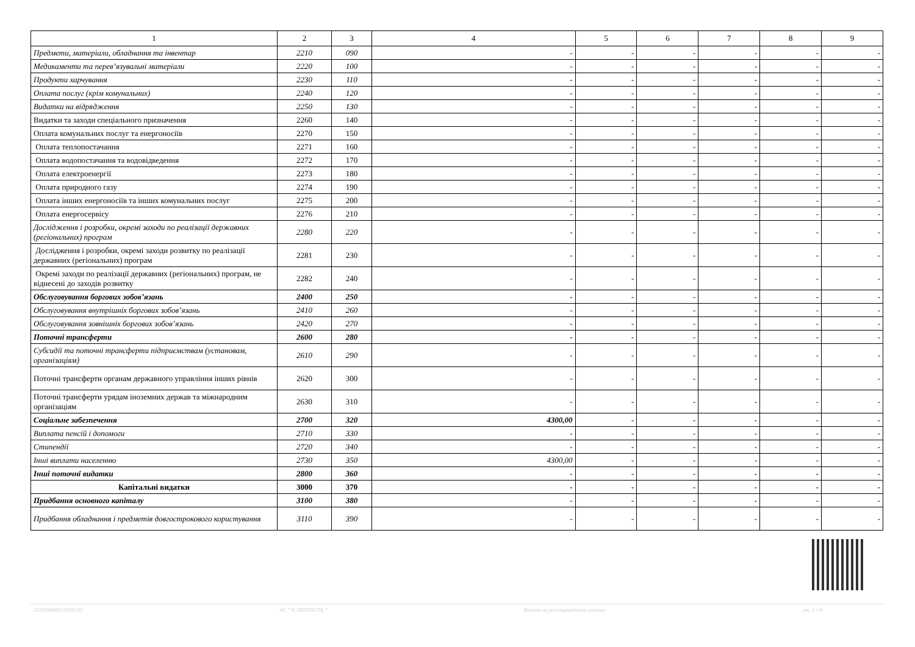| 1 | 2 | 3 | 4 | 5 | 6 | 7 | 8 | 9 |
| --- | --- | --- | --- | --- | --- | --- | --- | --- |
| Предмети, матеріали, обладнання та інвентар | 2210 | 090 | - | - | - | - | - | - |
| Медикаменти та перев’язувальні матеріали | 2220 | 100 | - | - | - | - | - | - |
| Продукти харчування | 2230 | 110 | - | - | - | - | - | - |
| Оплата послуг (крім комунальних) | 2240 | 120 | - | - | - | - | - | - |
| Видатки на відрядження | 2250 | 130 | - | - | - | - | - | - |
| Видатки та заходи спеціального призначення | 2260 | 140 | - | - | - | - | - | - |
| Оплата комунальних послуг та енергоносіїв | 2270 | 150 | - | - | - | - | - | - |
| Оплата теплопостачання | 2271 | 160 | - | - | - | - | - | - |
| Оплата водопостачання та водовідведення | 2272 | 170 | - | - | - | - | - | - |
| Оплата електроенергії | 2273 | 180 | - | - | - | - | - | - |
| Оплата природного газу | 2274 | 190 | - | - | - | - | - | - |
| Оплата інших енергоносіїв та інших комунальних послуг | 2275 | 200 | - | - | - | - | - | - |
| Оплата енергосервісу | 2276 | 210 | - | - | - | - | - | - |
| Дослідження і розробки, окремі заходи по реалізації державних (регіональних) програм | 2280 | 220 | - | - | - | - | - | - |
| Дослідження і розробки, окремі заходи розвитку по реалізації державних (регіональних) програм | 2281 | 230 | - | - | - | - | - | - |
| Окремі заходи по реалізації державних (регіональних) програм, не віднесені до заходів розвитку | 2282 | 240 | - | - | - | - | - | - |
| Обслуговування боргових зобов’язань | 2400 | 250 | - | - | - | - | - | - |
| Обслуговування внутрішніх боргових зобов’язань | 2410 | 260 | - | - | - | - | - | - |
| Обслуговування зовнішніх боргових зобов’язань | 2420 | 270 | - | - | - | - | - | - |
| Поточні трансферти | 2600 | 280 | - | - | - | - | - | - |
| Субсидії та поточні трансферти підприємствам (установам, організаціям) | 2610 | 290 | - | - | - | - | - | - |
| Поточні трансферти органам державного управління інших рівнів | 2620 | 300 | - | - | - | - | - | - |
| Поточні трансферти урядам іноземних держав та міжнародним організаціям | 2630 | 310 | - | - | - | - | - | - |
| Соціальне забезпечення | 2700 | 320 | 4300,00 | - | - | - | - | - |
| Виплата пенсій і допомоги | 2710 | 330 | - | - | - | - | - | - |
| Стипендії | 2720 | 340 | - | - | - | - | - | - |
| Інші виплати населенню | 2730 | 350 | 4300,00 | - | - | - | - | - |
| Інші поточні видатки | 2800 | 360 | - | - | - | - | - | - |
| Капітальні видатки | 3000 | 370 | - | - | - | - | - | - |
| Придбання основного капіталу | 3100 | 380 | - | - | - | - | - | - |
| Придбання обладнання і предметів довгострокового користування | 3110 | 390 | - | - | - | - | - | - |
202000000016938155 АС " Є-ЗВІТНІСТЬ " Кошти на реєстраційному рахунку ст. 2 з 4